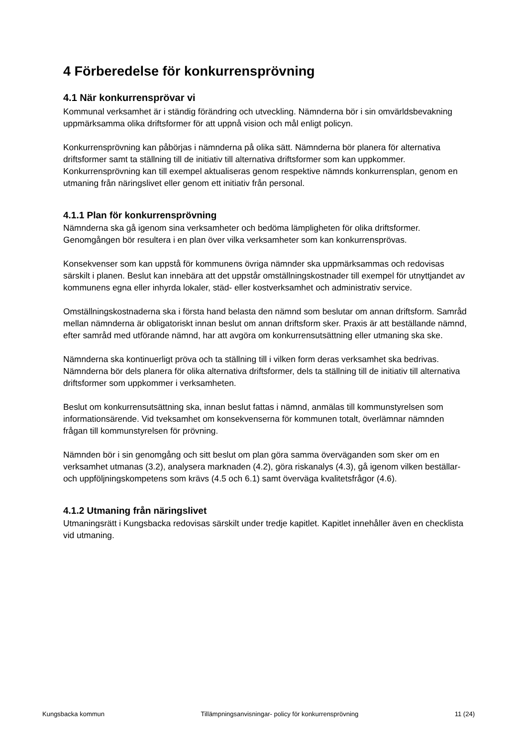4 Förberedelse för konkurrensprövning
4.1 När konkurrensprövar vi
Kommunal verksamhet är i ständig förändring och utveckling. Nämnderna bör i sin omvärldsbevakning uppmärksamma olika driftsformer för att uppnå vision och mål enligt policyn.
Konkurrensprövning kan påbörjas i nämnderna på olika sätt. Nämnderna bör planera för alternativa driftsformer samt ta ställning till de initiativ till alternativa driftsformer som kan uppkommer. Konkurrensprövning kan till exempel aktualiseras genom respektive nämnds konkurrensplan, genom en utmaning från näringslivet eller genom ett initiativ från personal.
4.1.1 Plan för konkurrensprövning
Nämnderna ska gå igenom sina verksamheter och bedöma lämpligheten för olika driftsformer. Genomgången bör resultera i en plan över vilka verksamheter som kan konkurrensprövas.
Konsekvenser som kan uppstå för kommunens övriga nämnder ska uppmärksammas och redovisas särskilt i planen. Beslut kan innebära att det uppstår omställningskostnader till exempel för utnyttjandet av kommunens egna eller inhyrda lokaler, städ- eller kostverksamhet och administrativ service.
Omställningskostnaderna ska i första hand belasta den nämnd som beslutar om annan driftsform. Samråd mellan nämnderna är obligatoriskt innan beslut om annan driftsform sker. Praxis är att beställande nämnd, efter samråd med utförande nämnd, har att avgöra om konkurrensutsättning eller utmaning ska ske.
Nämnderna ska kontinuerligt pröva och ta ställning till i vilken form deras verksamhet ska bedrivas. Nämnderna bör dels planera för olika alternativa driftsformer, dels ta ställning till de initiativ till alternativa driftsformer som uppkommer i verksamheten.
Beslut om konkurrensutsättning ska, innan beslut fattas i nämnd, anmälas till kommunstyrelsen som informationsärende. Vid tveksamhet om konsekvenserna för kommunen totalt, överlämnar nämnden frågan till kommunstyrelsen för prövning.
Nämnden bör i sin genomgång och sitt beslut om plan göra samma överväganden som sker om en verksamhet utmanas (3.2), analysera marknaden (4.2), göra riskanalys (4.3), gå igenom vilken beställar- och uppföljningskompetens som krävs (4.5 och 6.1) samt överväga kvalitetsfrågor (4.6).
4.1.2 Utmaning från näringslivet
Utmaningsrätt i Kungsbacka redovisas särskilt under tredje kapitlet. Kapitlet innehåller även en checklista vid utmaning.
Kungsbacka kommun Tillämpningsanvisningar- policy för konkurrensprövning 11 (24)